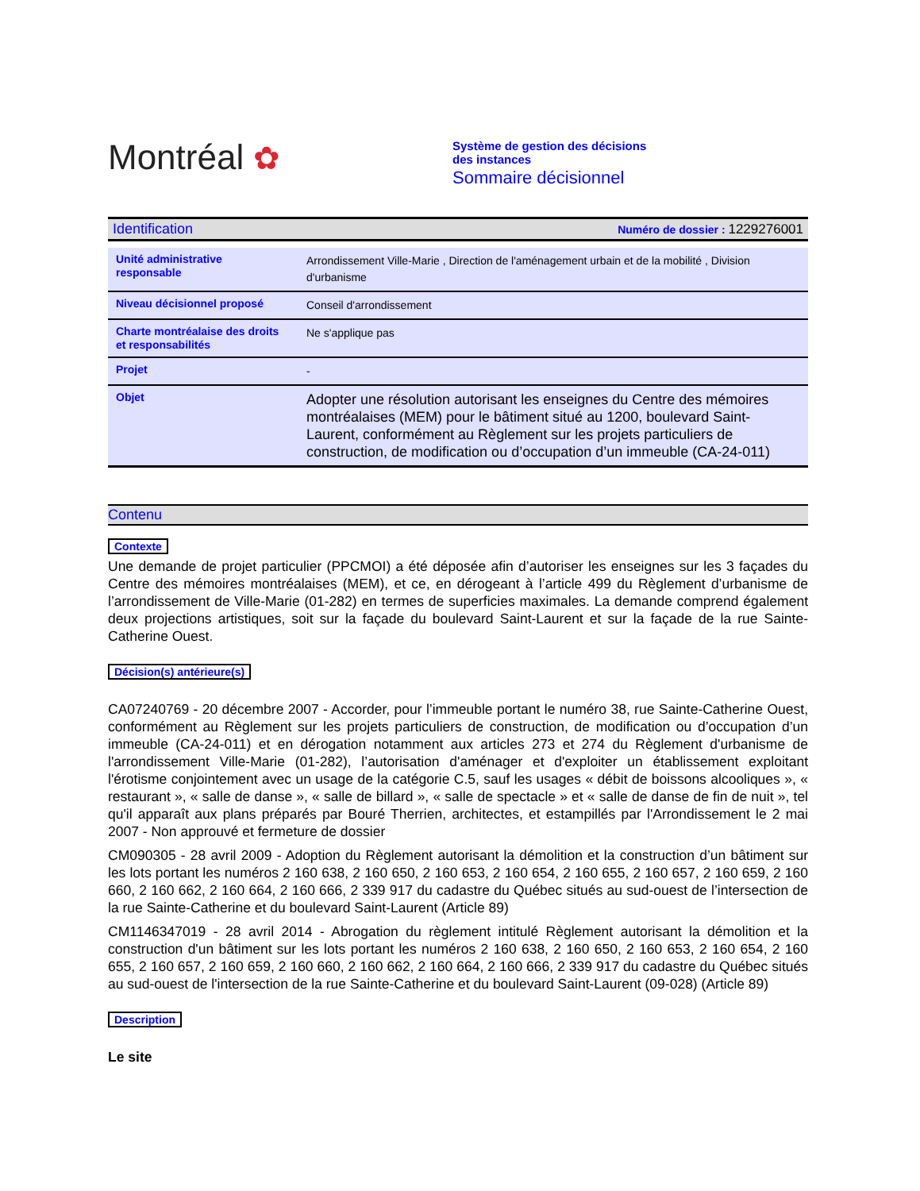Montréal ✿
Système de gestion des décisions des instances
Sommaire décisionnel
| Identification | Numéro de dossier : 1229276001 |
| Unité administrative responsable | Arrondissement Ville-Marie , Direction de l'aménagement urbain et de la mobilité , Division d'urbanisme |
| Niveau décisionnel proposé | Conseil d'arrondissement |
| Charte montréalaise des droits et responsabilités | Ne s'applique pas |
| Projet | - |
| Objet | Adopter une résolution autorisant les enseignes du Centre des mémoires montréalaises (MEM) pour le bâtiment situé au 1200, boulevard Saint-Laurent, conformément au Règlement sur les projets particuliers de construction, de modification ou d’occupation d’un immeuble (CA-24-011) |
Contenu
Contexte
Une demande de projet particulier (PPCMOI) a été déposée afin d’autoriser les enseignes sur les 3 façades du Centre des mémoires montréalaises (MEM), et ce, en dérogeant à l’article 499 du Règlement d’urbanisme de l’arrondissement de Ville-Marie (01-282) en termes de superficies maximales. La demande comprend également deux projections artistiques, soit sur la façade du boulevard Saint-Laurent et sur la façade de la rue Sainte-Catherine Ouest.
Décision(s) antérieure(s)
CA07240769 - 20 décembre 2007 - Accorder, pour l’immeuble portant le numéro 38, rue Sainte-Catherine Ouest, conformément au Règlement sur les projets particuliers de construction, de modification ou d’occupation d’un immeuble (CA-24-011) et en dérogation notamment aux articles 273 et 274 du Règlement d'urbanisme de l'arrondissement Ville-Marie (01-282), l’autorisation d'aménager et d'exploiter un établissement exploitant l'érotisme conjointement avec un usage de la catégorie C.5, sauf les usages « débit de boissons alcooliques », « restaurant », « salle de danse », « salle de billard », « salle de spectacle » et « salle de danse de fin de nuit », tel qu'il apparaît aux plans préparés par Bouré Therrien, architectes, et estampillés par l'Arrondissement le 2 mai 2007 - Non approuvé et fermeture de dossier
CM090305 - 28 avril 2009 - Adoption du Règlement autorisant la démolition et la construction d’un bâtiment sur les lots portant les numéros 2 160 638, 2 160 650, 2 160 653, 2 160 654, 2 160 655, 2 160 657, 2 160 659, 2 160 660, 2 160 662, 2 160 664, 2 160 666, 2 339 917 du cadastre du Québec situés au sud-ouest de l’intersection de la rue Sainte-Catherine et du boulevard Saint-Laurent (Article 89)
CM1146347019 - 28 avril 2014 - Abrogation du règlement intitulé Règlement autorisant la démolition et la construction d'un bâtiment sur les lots portant les numéros 2 160 638, 2 160 650, 2 160 653, 2 160 654, 2 160 655, 2 160 657, 2 160 659, 2 160 660, 2 160 662, 2 160 664, 2 160 666, 2 339 917 du cadastre du Québec situés au sud-ouest de l'intersection de la rue Sainte-Catherine et du boulevard Saint-Laurent (09-028) (Article 89)
Description
Le site